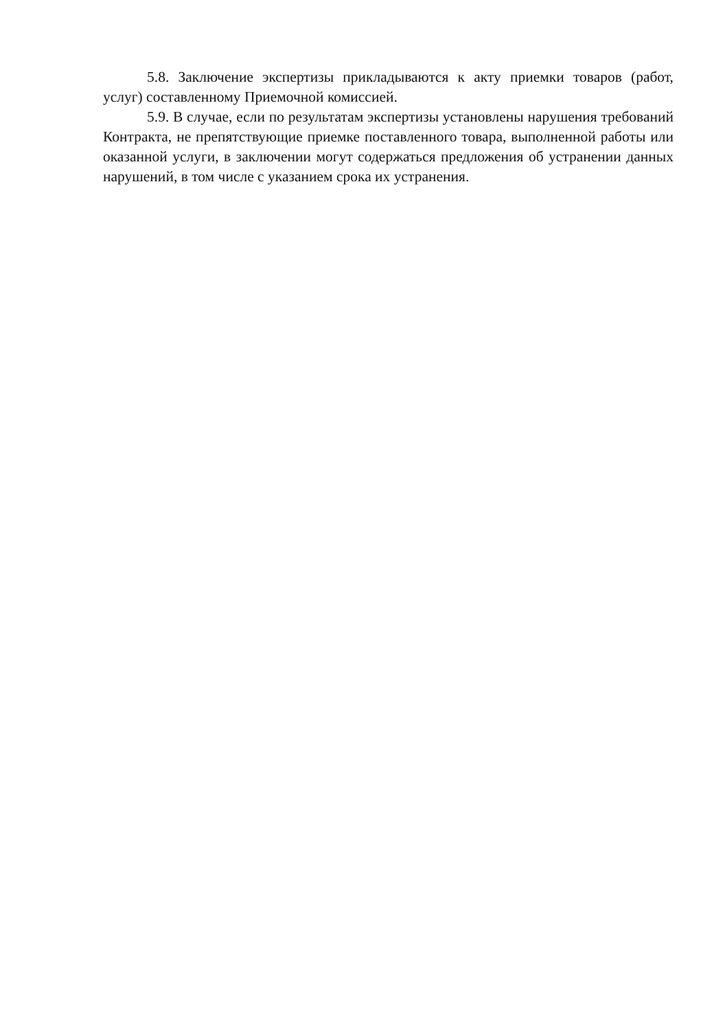5.8. Заключение экспертизы прикладываются к акту приемки товаров (работ, услуг) составленному Приемочной комиссией.
5.9. В случае, если по результатам экспертизы установлены нарушения требований Контракта, не препятствующие приемке поставленного товара, выполненной работы или оказанной услуги, в заключении могут содержаться предложения об устранении данных нарушений, в том числе с указанием срока их устранения.